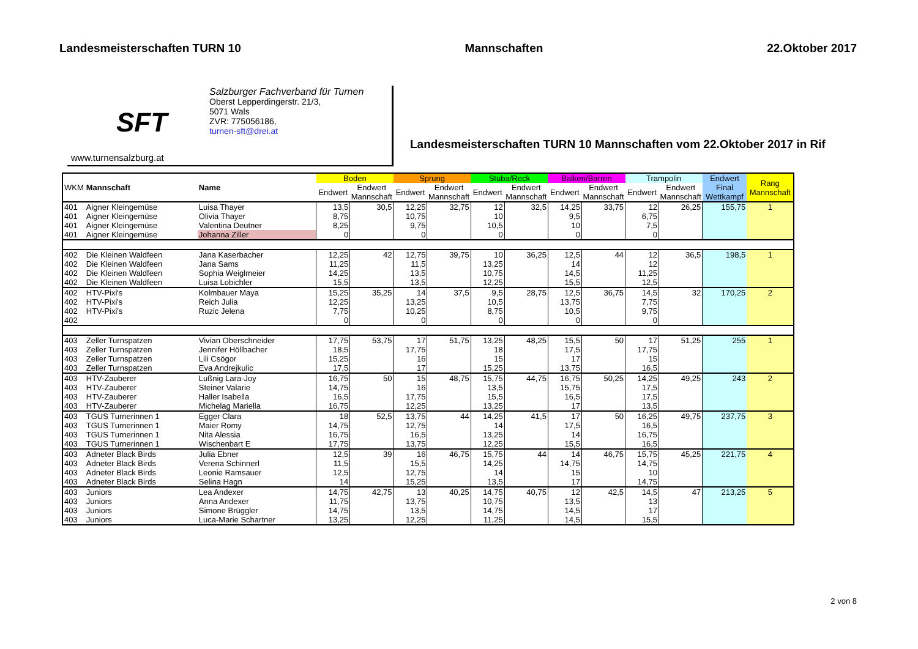Landesmeisterschaften TURN 10 Mannschaften 22.Oktober 2017
SFT
www.turnensalzburg.at
Salzburger Fachverband für Turnen
Oberst Lepperdingerstr. 21/3,
5071 Wals
ZVR: 775056186,
turnen-sft@drei.at
Landesmeisterschaften TURN 10 Mannschaften vom 22.Oktober 2017 in Rif
| WKM | Mannschaft | Name | Boden | | Sprung | | Stuba/Reck | | Balken/Barren | | Trampolin | | Endwert Final Wettkampf | Rang Mannschaft |
| --- | --- | --- | --- | --- | --- | --- | --- | --- | --- | --- | --- | --- | --- | --- |
| | | | Endwert | Endwert Mannschaft | Endwert | Endwert Mannschaft | Endwert | Endwert Mannschaft | Endwert | Endwert Mannschaft | Endwert | Endwert Mannschaft | | |
| 401 | Aigner Kleingemüse | Luisa Thayer | 13,5 | 30,5 | 12,25 | 32,75 | 12 | 32,5 | 14,25 | 33,75 | 12 | 26,25 | 155,75 | 1 |
| 401 | Aigner Kleingemüse | Olivia Thayer | 8,75 | | 10,75 | | 10 | | 9,5 | | 6,75 | | | |
| 401 | Aigner Kleingemüse | Valentina Deutner | 8,25 | | 9,75 | | 10,5 | | 10 | | 7,5 | | | |
| 401 | Aigner Kleingemüse | Johanna Ziller | 0 | | 0 | | 0 | | 0 | | 0 | | | |
| 402 | Die Kleinen Waldfeen | Jana Kaserbacher | 12,25 | 42 | 12,75 | 39,75 | 10 | 36,25 | 12,5 | 44 | 12 | 36,5 | 198,5 | 1 |
| 402 | Die Kleinen Waldfeen | Jana Sams | 11,25 | | 11,5 | | 13,25 | | 14 | | 12 | | | |
| 402 | Die Kleinen Waldfeen | Sophia Weiglmeier | 14,25 | | 13,5 | | 10,75 | | 14,5 | | 11,25 | | | |
| 402 | Die Kleinen Waldfeen | Luisa Lobichler | 15,5 | | 13,5 | | 12,25 | | 15,5 | | 12,5 | | | |
| 402 | HTV-Pixi's | Kolmbauer Maya | 15,25 | 35,25 | 14 | 37,5 | 9,5 | 28,75 | 12,5 | 36,75 | 14,5 | 32 | 170,25 | 2 |
| 402 | HTV-Pixi's | Reich Julia | 12,25 | | 13,25 | | 10,5 | | 13,75 | | 7,75 | | | |
| 402 | HTV-Pixi's | Ruzic Jelena | 7,75 | | 10,25 | | 8,75 | | 10,5 | | 9,75 | | | |
| 402 | | | 0 | | 0 | | 0 | | 0 | | 0 | | | |
| 403 | Zeller Turnspatzen | Vivian Oberschneider | 17,75 | 53,75 | 17 | 51,75 | 13,25 | 48,25 | 15,5 | 50 | 17 | 51,25 | 255 | 1 |
| 403 | Zeller Turnspatzen | Jennifer Höllbacher | 18,5 | | 17,75 | | 18 | | 17,5 | | 17,75 | | | |
| 403 | Zeller Turnspatzen | Lili Csögor | 15,25 | | 16 | | 15 | | 17 | | 15 | | | |
| 403 | Zeller Turnspatzen | Eva Andrejkulic | 17,5 | | 17 | | 15,25 | | 13,75 | | 16,5 | | | |
| 403 | HTV-Zauberer | Lußnig Lara-Joy | 16,75 | 50 | 15 | 48,75 | 15,75 | 44,75 | 16,75 | 50,25 | 14,25 | 49,25 | 243 | 2 |
| 403 | HTV-Zauberer | Steiner Valarie | 14,75 | | 16 | | 13,5 | | 15,75 | | 17,5 | | | |
| 403 | HTV-Zauberer | Haller Isabella | 16,5 | | 17,75 | | 15,5 | | 16,5 | | 17,5 | | | |
| 403 | HTV-Zauberer | Michelag Mariella | 16,75 | | 12,25 | | 13,25 | | 17 | | 13,5 | | | |
| 403 | TGUS Turnerinnen 1 | Egger Clara | 18 | 52,5 | 13,75 | 44 | 14,25 | 41,5 | 17 | 50 | 16,25 | 49,75 | 237,75 | 3 |
| 403 | TGUS Turnerinnen 1 | Maier Romy | 14,75 | | 12,75 | | 14 | | 17,5 | | 16,5 | | | |
| 403 | TGUS Turnerinnen 1 | Nita Alessia | 16,75 | | 16,5 | | 13,25 | | 14 | | 16,75 | | | |
| 403 | TGUS Turnerinnen 1 | Wischenbart E | 17,75 | | 13,75 | | 12,25 | | 15,5 | | 16,5 | | | |
| 403 | Adneter Black Birds | Julia Ebner | 12,5 | 39 | 16 | 46,75 | 15,75 | 44 | 14 | 46,75 | 15,75 | 45,25 | 221,75 | 4 |
| 403 | Adneter Black Birds | Verena Schinnerl | 11,5 | | 15,5 | | 14,25 | | 14,75 | | 14,75 | | | |
| 403 | Adneter Black Birds | Leonie Ramsauer | 12,5 | | 12,75 | | 14 | | 15 | | 10 | | | |
| 403 | Adneter Black Birds | Selina Hagn | 14 | | 15,25 | | 13,5 | | 17 | | 14,75 | | | |
| 403 | Juniors | Lea Andexer | 14,75 | 42,75 | 13 | 40,25 | 14,75 | 40,75 | 12 | 42,5 | 14,5 | 47 | 213,25 | 5 |
| 403 | Juniors | Anna Andexer | 11,75 | | 13,75 | | 10,75 | | 13,5 | | 13 | | | |
| 403 | Juniors | Simone Brüggler | 14,75 | | 13,5 | | 14,75 | | 14,5 | | 17 | | | |
| 403 | Juniors | Luca-Marie Schartner | 13,25 | | 12,25 | | 11,25 | | 14,5 | | 15,5 | | | |
2 von 8